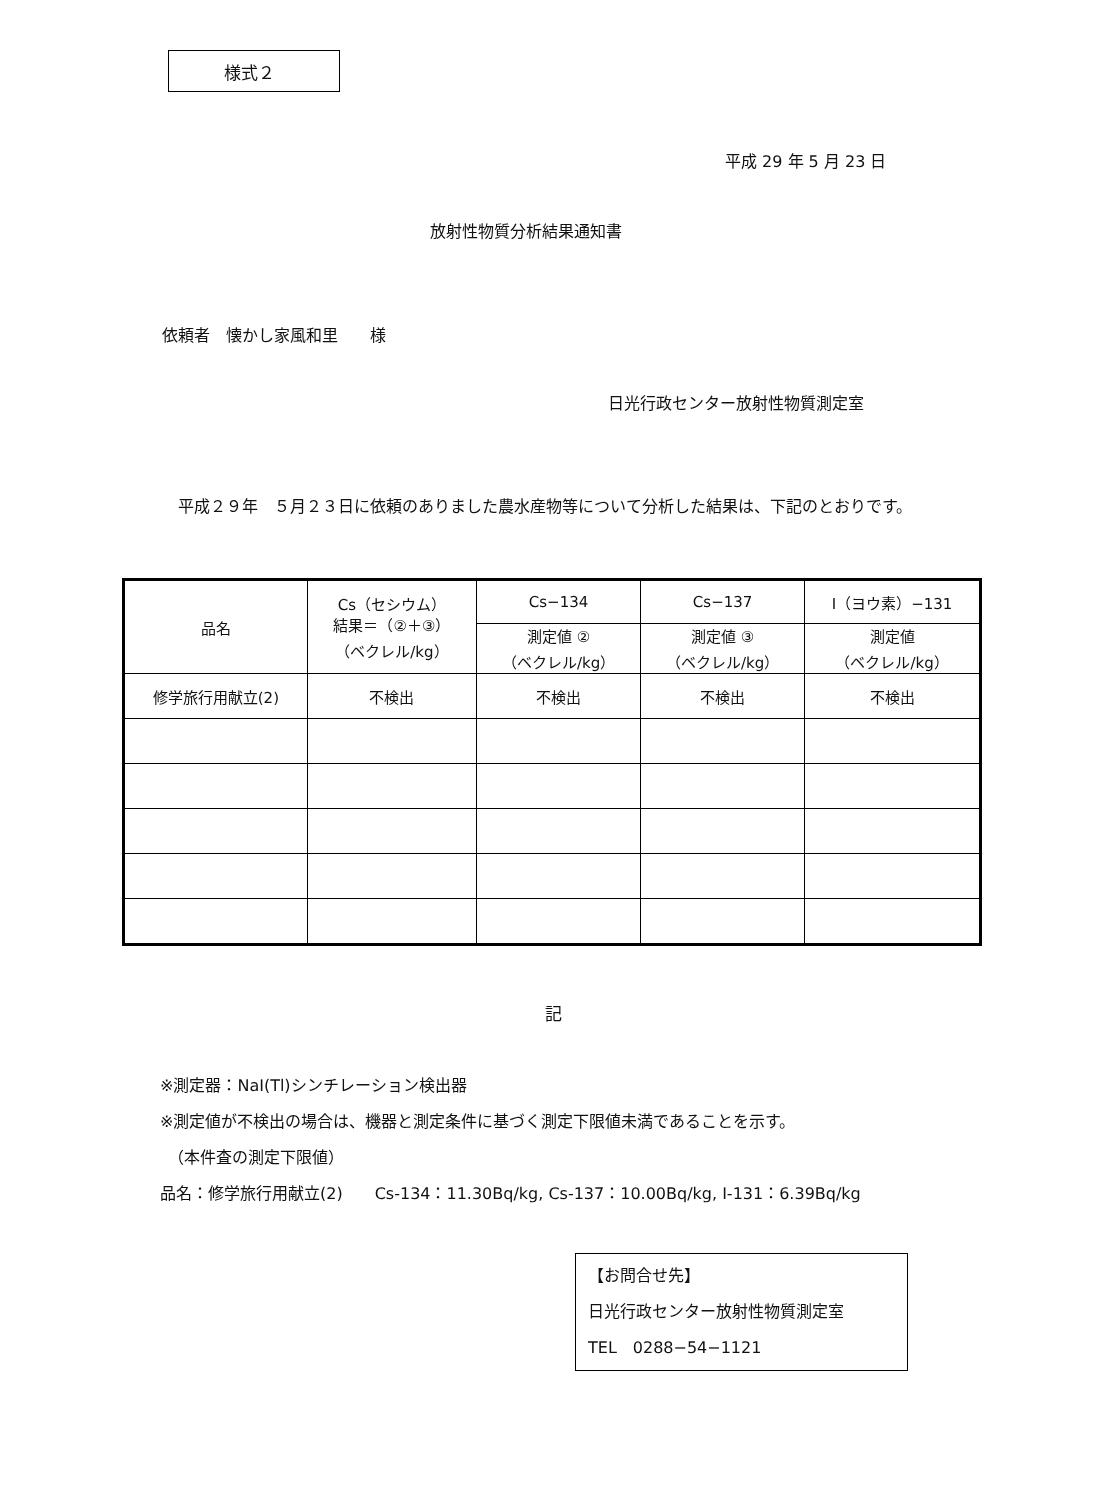様式２
平成 29 年 5 月 23 日
放射性物質分析結果通知書
依頼者　懐かし家風和里　　様
日光行政センター放射性物質測定室
　平成２９年　５月２３日に依頼のありました農水産物等について分析した結果は、下記のとおりです。
| 品名 | Cs（セシウム） 結果＝（②＋③） （ベクレル/kg） | Cs−134 | Cs−137 | I（ヨウ素）−131 |
| --- | --- | --- | --- | --- |
| | | 測定値 ② （ベクレル/kg） | 測定値 ③ （ベクレル/kg） | 測定値 （ベクレル/kg） |
| 修学旅行用献立(2) | 不検出 | 不検出 | 不検出 | 不検出 |
記
※測定器：NaI(Tl)シンチレーション検出器
※測定値が不検出の場合は、機器と測定条件に基づく測定下限値未満であることを示す。
　（本件査の測定下限値）
品名：修学旅行用献立(2)　　Cs-134：11.30Bq/kg, Cs-137：10.00Bq/kg, I-131：6.39Bq/kg
【お問合せ先】
日光行政センター放射性物質測定室
TEL　0288−54−1121